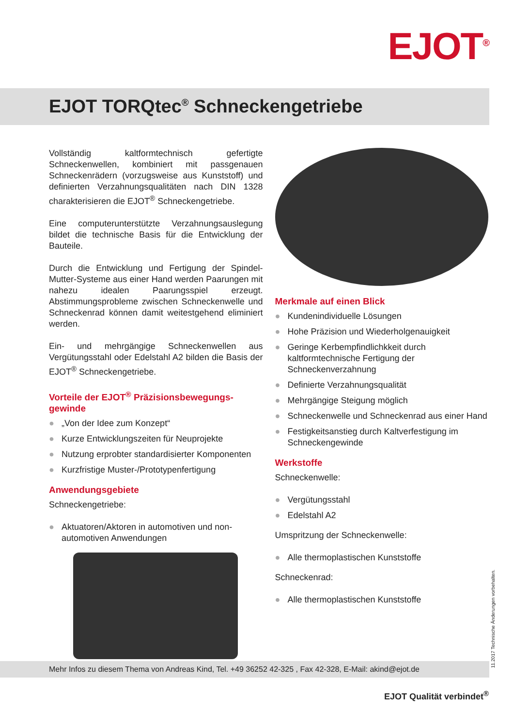EJOT<sup>®</sup>
EJOT TORQtec<sup>®</sup> Schneckengetriebe
Vollständig kaltformtechnisch gefertigte Schneckenwellen, kombiniert mit passgenauen Schneckenrädern (vorzugsweise aus Kunststoff) und definierten Verzahnungsqualitäten nach DIN 1328 charakterisieren die EJOT<sup>®</sup> Schneckengetriebe.
Eine computerunterstützte Verzahnungsauslegung bildet die technische Basis für die Entwicklung der Bauteile.
Durch die Entwicklung und Fertigung der Spindel-Mutter-Systeme aus einer Hand werden Paarungen mit nahezu idealen Paarungsspiel erzeugt. Abstimmungsprobleme zwischen Schneckenwelle und Schneckenrad können damit weitestgehend eliminiert werden.
Ein- und mehrgängige Schneckenwellen aus Vergütungsstahl oder Edelstahl A2 bilden die Basis der EJOT<sup>®</sup> Schneckengetriebe.
Vorteile der EJOT<sup>®</sup> Präzisionsbewegungs-gewinde
● „Von der Idee zum Konzept“
● Kurze Entwicklungszeiten für Neuprojekte
● Nutzung erprobter standardisierter Komponenten
● Kurzfristige Muster-/Prototypenfertigung
Anwendungsgebiete
Schneckengetriebe:
● Aktuatoren/Aktoren in automotiven und non-automotiven Anwendungen
Merkmale auf einen Blick
● Kundenindividuelle Lösungen
● Hohe Präzision und Wiederholgenauigkeit
● Geringe Kerbempfindlichkkeit durch kaltformtechnische Fertigung der Schneckenverzahnung
● Definierte Verzahnungsqualität
● Mehrgängige Steigung möglich
● Schneckenwelle und Schneckenrad aus einer Hand
● Festigkeitsanstieg durch Kaltverfestigung im Schneckengewinde
Werkstoffe
Schneckenwelle:
● Vergütungsstahl
● Edelstahl A2
Umspritzung der Schneckenwelle:
● Alle thermoplastischen Kunststoffe
Schneckenrad:
● Alle thermoplastischen Kunststoffe
Mehr Infos zu diesem Thema von Andreas Kind, Tel. +49 36252 42-325 , Fax 42-328, E-Mail: akind@ejot.de
11.2017 Technische Änderungen vorbehalten.
EJOT Qualität verbindet<sup>®</sup>